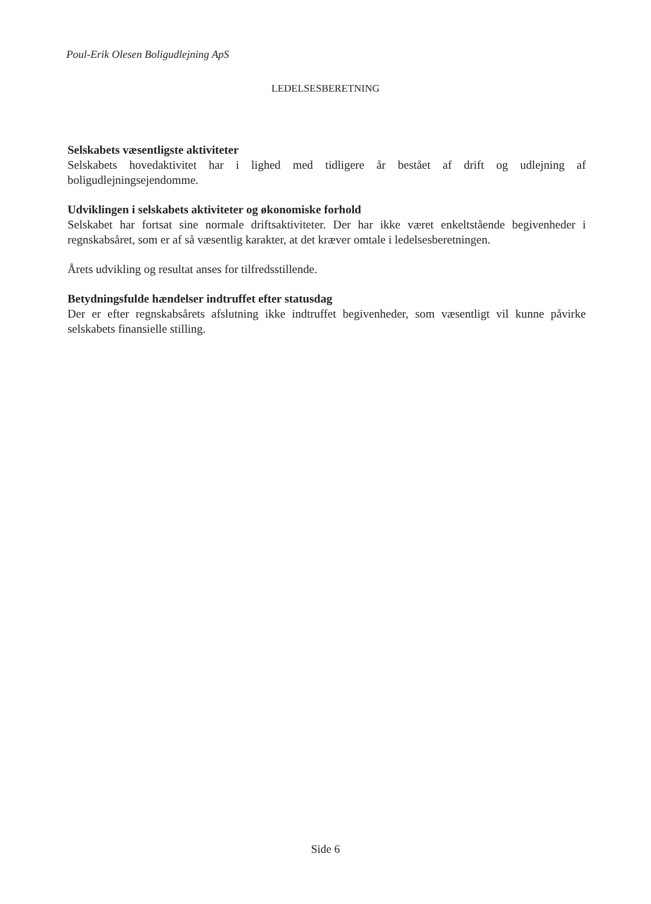Poul-Erik Olesen Boligudlejning ApS
LEDELSESBERETNING
Selskabets væsentligste aktiviteter
Selskabets hovedaktivitet har i lighed med tidligere år bestået af drift og udlejning af boligudlejningsejendomme.
Udviklingen i selskabets aktiviteter og økonomiske forhold
Selskabet har fortsat sine normale driftsaktiviteter. Der har ikke været enkeltstående begivenheder i regnskabsåret, som er af så væsentlig karakter, at det kræver omtale i ledelsesberetningen.
Årets udvikling og resultat anses for tilfredsstillende.
Betydningsfulde hændelser indtruffet efter statusdag
Der er efter regnskabsårets afslutning ikke indtruffet begivenheder, som væsentligt vil kunne påvirke selskabets finansielle stilling.
Side 6